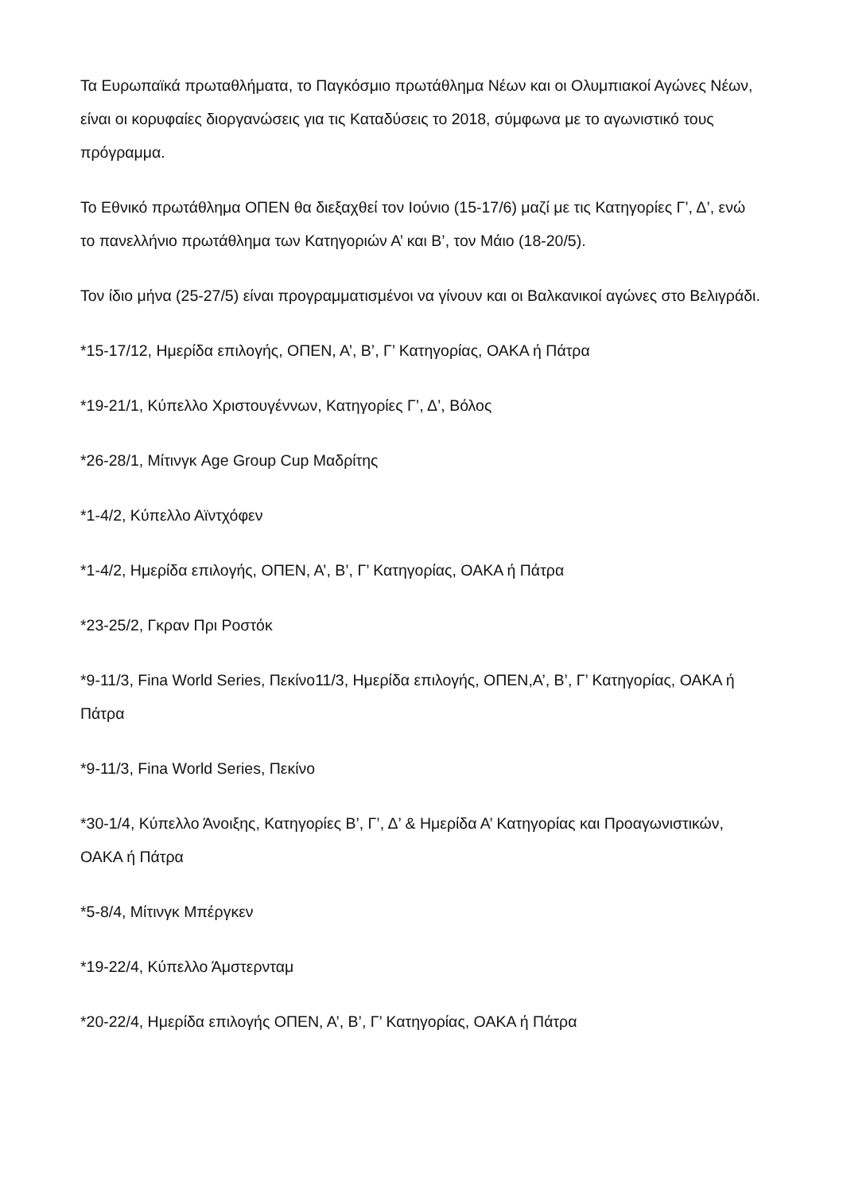Τα Ευρωπαϊκά πρωταθλήματα, το Παγκόσμιο πρωτάθλημα Νέων και οι Ολυμπιακοί Αγώνες Νέων, είναι οι κορυφαίες διοργανώσεις για τις Καταδύσεις το 2018, σύμφωνα με το αγωνιστικό τους πρόγραμμα.
Το Εθνικό πρωτάθλημα ΟΠΕΝ θα διεξαχθεί τον Ιούνιο (15-17/6) μαζί με τις Κατηγορίες Γ’, Δ’, ενώ το πανελλήνιο πρωτάθλημα των Κατηγοριών Α’ και Β’, τον Μάιο (18-20/5).
Τον ίδιο μήνα (25-27/5) είναι προγραμματισμένοι να γίνουν και οι Βαλκανικοί αγώνες στο Βελιγράδι.
*15-17/12, Ημερίδα επιλογής, ΟΠΕΝ, Α’, Β’, Γ’ Κατηγορίας, ΟΑΚΑ ή Πάτρα
*19-21/1, Κύπελλο Χριστουγέννων, Κατηγορίες Γ’, Δ’, Βόλος
*26-28/1, Μίτινγκ Age Group Cup Μαδρίτης
*1-4/2, Κύπελλο Αϊντχόφεν
*1-4/2, Ημερίδα επιλογής, ΟΠΕΝ, Α’, Β’, Γ’ Κατηγορίας, ΟΑΚΑ ή Πάτρα
*23-25/2, Γκραν Πρι Ροστόκ
*9-11/3, Fina World Series, Πεκίνο11/3, Ημερίδα επιλογής, ΟΠΕΝ,Α’, Β’, Γ’ Κατηγορίας, ΟΑΚΑ ή Πάτρα
*9-11/3, Fina World Series, Πεκίνο
*30-1/4, Κύπελλο Άνοιξης, Κατηγορίες Β’, Γ’, Δ’ & Ημερίδα Α’ Κατηγορίας και Προαγωνιστικών, ΟΑΚΑ ή Πάτρα
*5-8/4, Μίτινγκ Μπέργκεν
*19-22/4, Κύπελλο Άμστερνταμ
*20-22/4, Ημερίδα επιλογής ΟΠΕΝ, Α’, Β’, Γ’ Κατηγορίας, ΟΑΚΑ ή Πάτρα